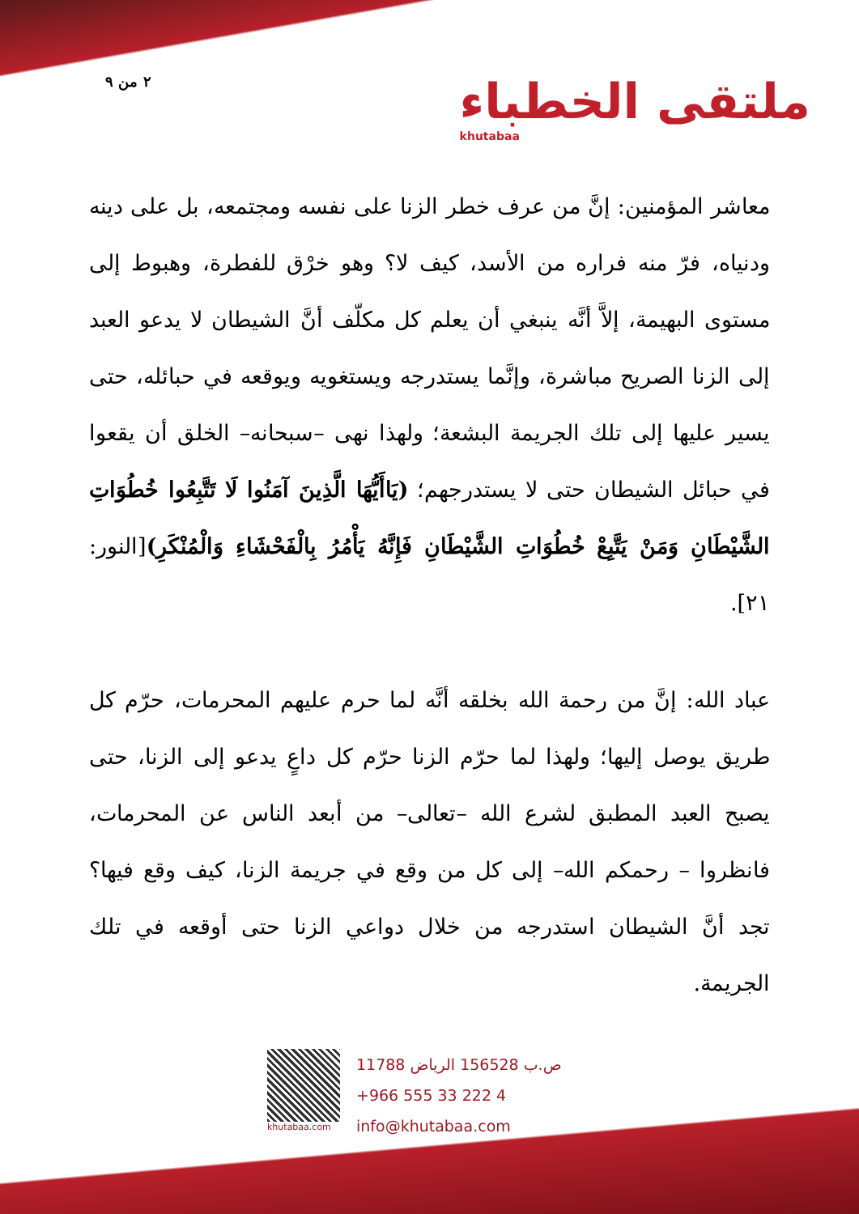٢ من ٩
ملتقى الخطباء
khutabaa
معاشر المؤمنين: إنَّ من عرف خطر الزنا على نفسه ومجتمعه، بل على دينه ودنياه، فرّ منه فراره من الأسد، كيف لا؟ وهو خرْق للفطرة، وهبوط إلى مستوى البهيمة، إلاَّ أنَّه ينبغي أن يعلم كل مكلّف أنَّ الشيطان لا يدعو العبد إلى الزنا الصريح مباشرة، وإنَّما يستدرجه ويستغويه ويوقعه في حبائله، حتى يسير عليها إلى تلك الجريمة البشعة؛ ولهذا نهى –سبحانه– الخلق أن يقعوا في حبائل الشيطان حتى لا يستدرجهم؛ (يَاأَيُّهَا الَّذِينَ آمَنُوا لَا تَتَّبِعُوا خُطُوَاتِ الشَّيْطَانِ وَمَنْ يَتَّبِعْ خُطُوَاتِ الشَّيْطَانِ فَإِنَّهُ يَأْمُرُ بِالْفَحْشَاءِ وَالْمُنْكَرِ)[النور: ٢١].
عباد الله: إنَّ من رحمة الله بخلقه أنَّه لما حرم عليهم المحرمات، حرّم كل طريق يوصل إليها؛ ولهذا لما حرّم الزنا حرّم كل داعٍ يدعو إلى الزنا، حتى يصبح العبد المطبق لشرع الله –تعالى– من أبعد الناس عن المحرمات، فانظروا – رحمكم الله– إلى كل من وقع في جريمة الزنا، كيف وقع فيها؟ تجد أنَّ الشيطان استدرجه من خلال دواعي الزنا حتى أوقعه في تلك الجريمة.
khutabaa.com
ص.ب 156528 الرياض 11788
+966 555 33 222 4
info@khutabaa.com